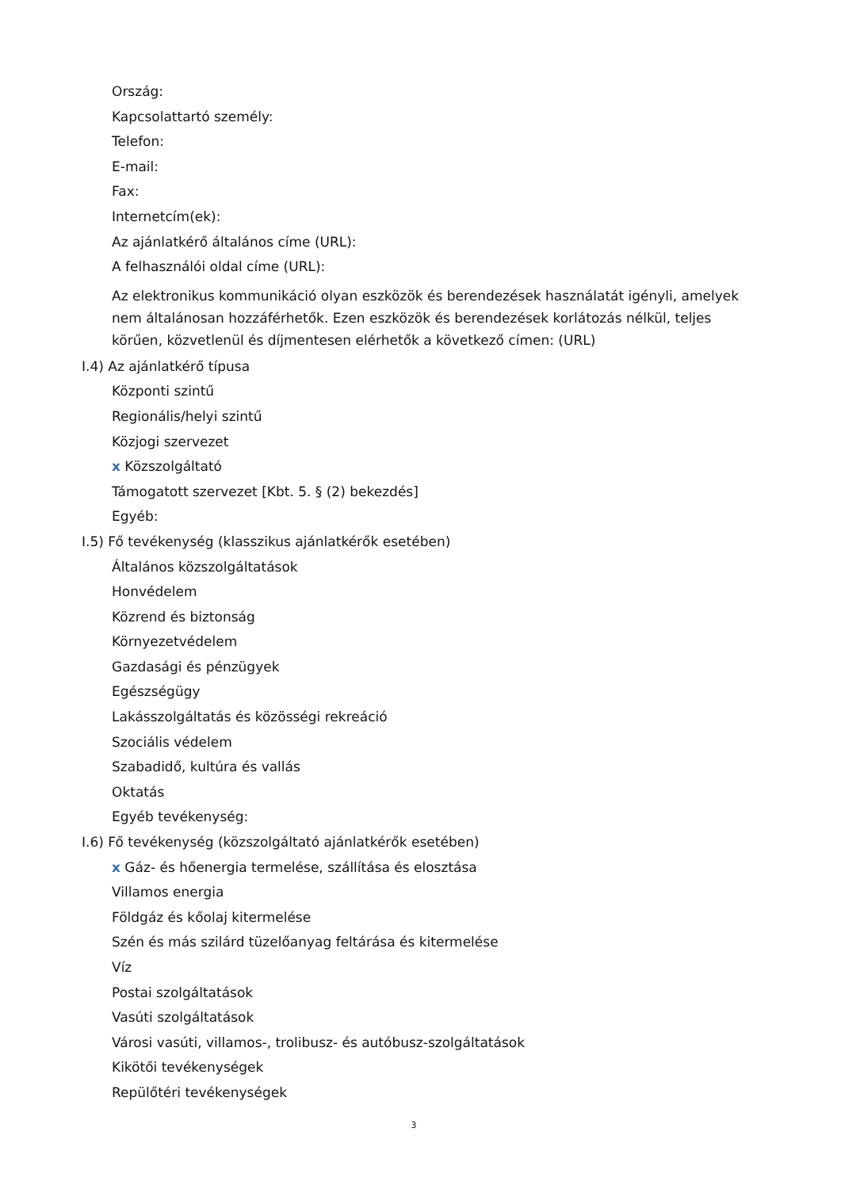Ország:
Kapcsolattartó személy:
Telefon:
E-mail:
Fax:
Internetcím(ek):
Az ajánlatkérő általános címe (URL):
A felhasználói oldal címe (URL):
Az elektronikus kommunikáció olyan eszközök és berendezések használatát igényli, amelyek nem általánosan hozzáférhetők. Ezen eszközök és berendezések korlátozás nélkül, teljes körűen, közvetlenül és díjmentesen elérhetők a következő címen: (URL)
I.4) Az ajánlatkérő típusa
Központi szintű
Regionális/helyi szintű
Közjogi szervezet
x Közszolgáltató
Támogatott szervezet [Kbt. 5. § (2) bekezdés]
Egyéb:
I.5) Fő tevékenység (klasszikus ajánlatkérők esetében)
Általános közszolgáltatások
Honvédelem
Közrend és biztonság
Környezetvédelem
Gazdasági és pénzügyek
Egészségügy
Lakásszolgáltatás és közösségi rekreáció
Szociális védelem
Szabadidő, kultúra és vallás
Oktatás
Egyéb tevékenység:
I.6) Fő tevékenység (közszolgáltató ajánlatkérők esetében)
x Gáz- és hőenergia termelése, szállítása és elosztása
Villamos energia
Földgáz és kőolaj kitermelése
Szén és más szilárd tüzelőanyag feltárása és kitermelése
Víz
Postai szolgáltatások
Vasúti szolgáltatások
Városi vasúti, villamos-, trolibusz- és autóbusz-szolgáltatások
Kikötői tevékenységek
Repülőtéri tevékenységek
3